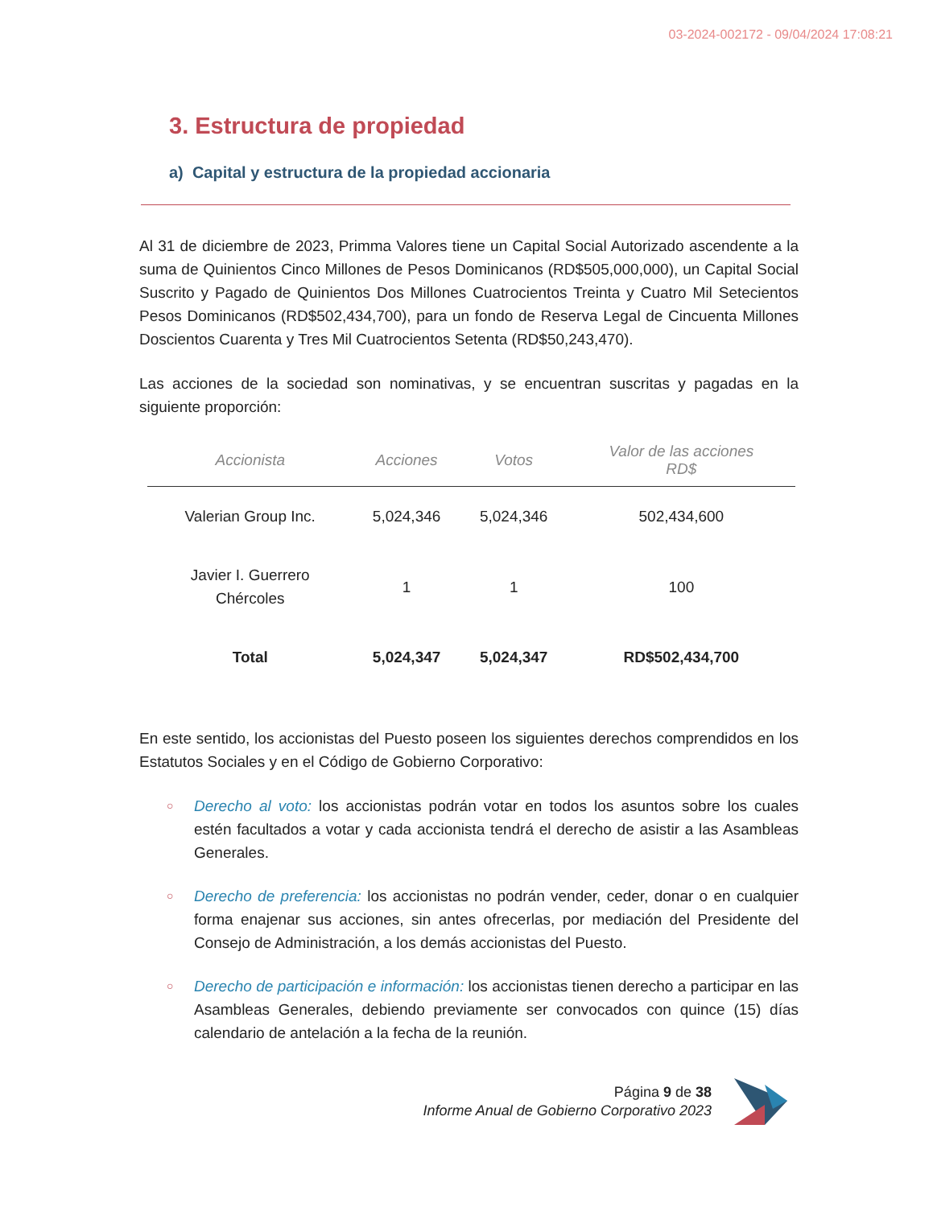03-2024-002172 - 09/04/2024 17:08:21
3. Estructura de propiedad
a) Capital y estructura de la propiedad accionaria
Al 31 de diciembre de 2023, Primma Valores tiene un Capital Social Autorizado ascendente a la suma de Quinientos Cinco Millones de Pesos Dominicanos (RD$505,000,000), un Capital Social Suscrito y Pagado de Quinientos Dos Millones Cuatrocientos Treinta y Cuatro Mil Setecientos Pesos Dominicanos (RD$502,434,700), para un fondo de Reserva Legal de Cincuenta Millones Doscientos Cuarenta y Tres Mil Cuatrocientos Setenta (RD$50,243,470).
Las acciones de la sociedad son nominativas, y se encuentran suscritas y pagadas en la siguiente proporción:
| Accionista | Acciones | Votos | Valor de las acciones RD$ |
| --- | --- | --- | --- |
| Valerian Group Inc. | 5,024,346 | 5,024,346 | 502,434,600 |
| Javier I. Guerrero Chércoles | 1 | 1 | 100 |
| Total | 5,024,347 | 5,024,347 | RD$502,434,700 |
En este sentido, los accionistas del Puesto poseen los siguientes derechos comprendidos en los Estatutos Sociales y en el Código de Gobierno Corporativo:
○ Derecho al voto: los accionistas podrán votar en todos los asuntos sobre los cuales estén facultados a votar y cada accionista tendrá el derecho de asistir a las Asambleas Generales.
○ Derecho de preferencia: los accionistas no podrán vender, ceder, donar o en cualquier forma enajenar sus acciones, sin antes ofrecerlas, por mediación del Presidente del Consejo de Administración, a los demás accionistas del Puesto.
○ Derecho de participación e información: los accionistas tienen derecho a participar en las Asambleas Generales, debiendo previamente ser convocados con quince (15) días calendario de antelación a la fecha de la reunión.
Página 9 de 38
Informe Anual de Gobierno Corporativo 2023